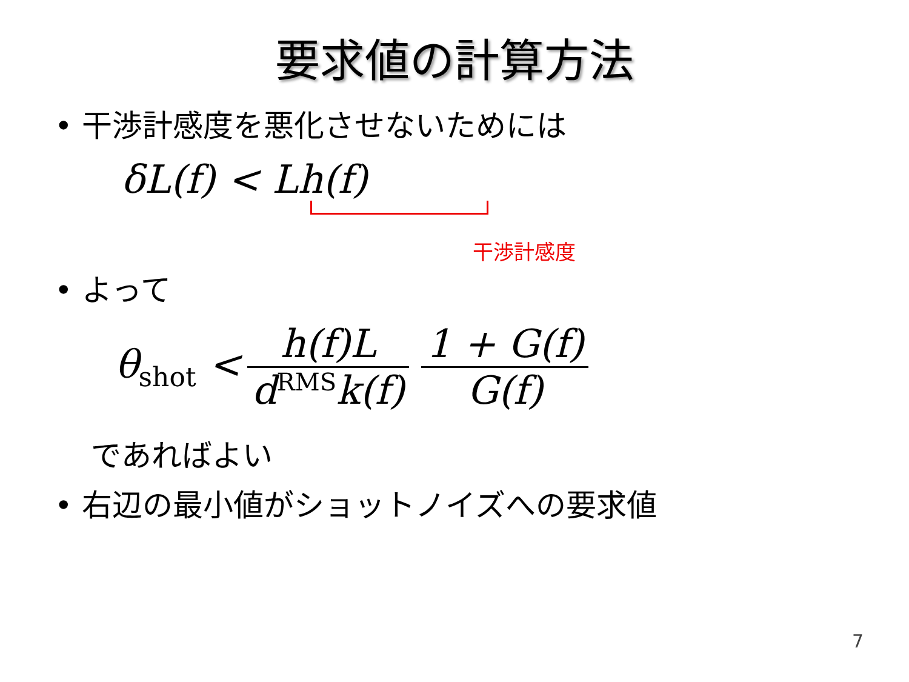要求値の計算方法
• 干渉計感度を悪化させないためには
δL(f) < Lh(f)
干渉計感度
• よって
θ<sub>shot</sub> < h(f)L d<sup>RMS</sup>k(f) 1 + G(f) G(f)
であればよい
• 右辺の最小値がショットノイズへの要求値
7